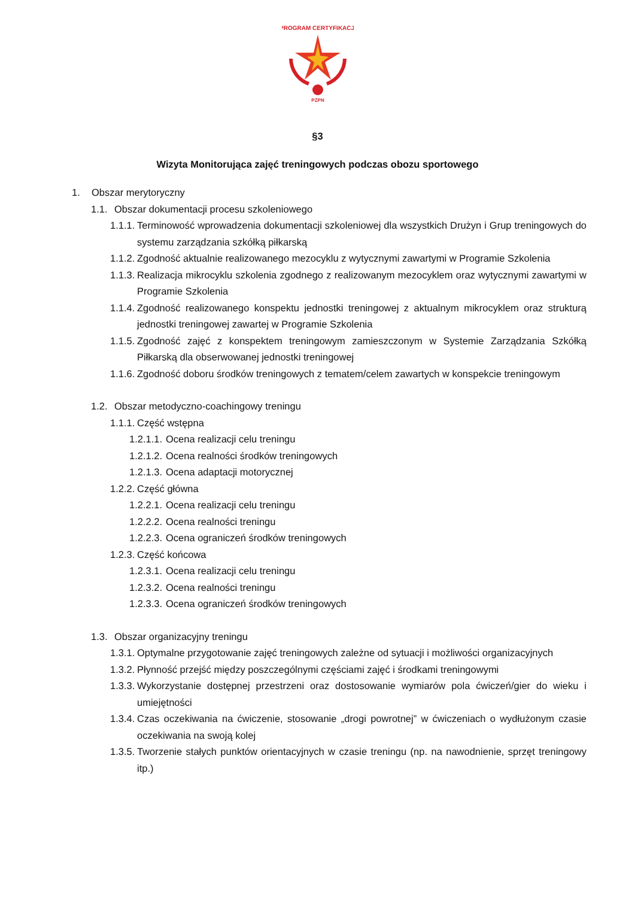PROGRAM CERTYFIKACJI
PZPN
§3
Wizyta Monitorująca zajęć treningowych podczas obozu sportowego
1. Obszar merytoryczny
1.1. Obszar dokumentacji procesu szkoleniowego
1.1.1. Terminowość wprowadzenia dokumentacji szkoleniowej dla wszystkich Drużyn i Grup treningowych do systemu zarządzania szkółką piłkarską
1.1.2. Zgodność aktualnie realizowanego mezocyklu z wytycznymi zawartymi w Programie Szkolenia
1.1.3. Realizacja mikrocyklu szkolenia zgodnego z realizowanym mezocyklem oraz wytycznymi zawartymi w Programie Szkolenia
1.1.4. Zgodność realizowanego konspektu jednostki treningowej z aktualnym mikrocyklem oraz strukturą jednostki treningowej zawartej w Programie Szkolenia
1.1.5. Zgodność zajęć z konspektem treningowym zamieszczonym w Systemie Zarządzania Szkółką Piłkarską dla obserwowanej jednostki treningowej
1.1.6. Zgodność doboru środków treningowych z tematem/celem zawartych w konspekcie treningowym
1.2. Obszar metodyczno-coachingowy treningu
1.1.1. Część wstępna
1.2.1.1. Ocena realizacji celu treningu
1.2.1.2. Ocena realności środków treningowych
1.2.1.3. Ocena adaptacji motorycznej
1.2.2. Część główna
1.2.2.1. Ocena realizacji celu treningu
1.2.2.2. Ocena realności treningu
1.2.2.3. Ocena ograniczeń środków treningowych
1.2.3. Część końcowa
1.2.3.1. Ocena realizacji celu treningu
1.2.3.2. Ocena realności treningu
1.2.3.3. Ocena ograniczeń środków treningowych
1.3. Obszar organizacyjny treningu
1.3.1. Optymalne przygotowanie zajęć treningowych zależne od sytuacji i możliwości organizacyjnych
1.3.2. Płynność przejść między poszczególnymi częściami zajęć i środkami treningowymi
1.3.3. Wykorzystanie dostępnej przestrzeni oraz dostosowanie wymiarów pola ćwiczeń/gier do wieku i umiejętności
1.3.4. Czas oczekiwania na ćwiczenie, stosowanie „drogi powrotnej” w ćwiczeniach o wydłużonym czasie oczekiwania na swoją kolej
1.3.5. Tworzenie stałych punktów orientacyjnych w czasie treningu (np. na nawodnienie, sprzęt treningowy itp.)